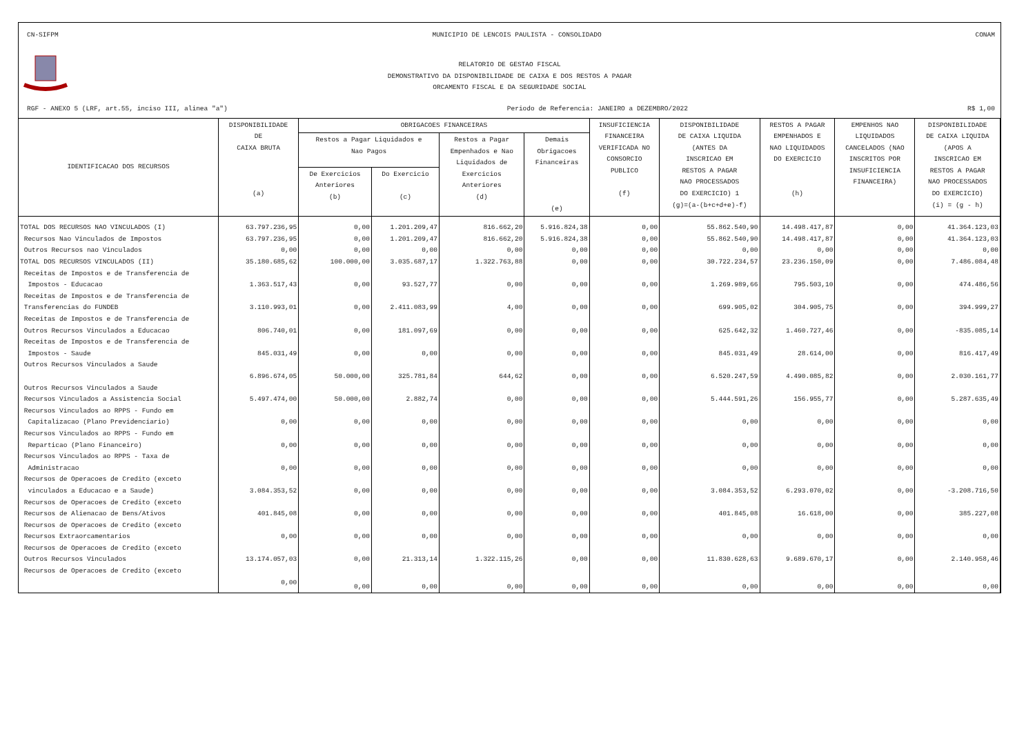CN-SIFPM MUNICIPIO DE LENCOIS PAULISTA - CONSOLIDADO CONAM
RELATORIO DE GESTAO FISCAL
DEMONSTRATIVO DA DISPONIBILIDADE DE CAIXA E DOS RESTOS A PAGAR
ORCAMENTO FISCAL E DA SEGURIDADE SOCIAL
RGF - ANEXO 5 (LRF, art.55, inciso III, alinea "a") Periodo de Referencia: JANEIRO a DEZEMBRO/2022 R$ 1,00
| IDENTIFICACAO DOS RECURSOS | DISPONIBILIDADE DE CAIXA BRUTA (a) | OBRIGACOES FINANCEIRAS | | | | INSUFICIENCIA FINANCEIRA VERIFICADA NO CONSORCIO PUBLICO (f) | DISPONIBILIDADE DE CAIXA LIQUIDA (ANTES DA INSCRICAO EM RESTOS A PAGAR NAO PROCESSADOS DO EXERCICIO) 1 (g)=(a-(b+c+d+e)-f) | RESTOS A PAGAR EMPENHADOS E NAO LIQUIDADOS DO EXERCICIO (h) | EMPENHOS NAO LIQUIDADOS CANCELADOS (NAO INSCRITOS POR INSUFICIENCIA FINANCEIRA) | DISPONIBILIDADE DE CAIXA LIQUIDA (APOS A INSCRICAO EM RESTOS A PAGAR NAO PROCESSADOS DO EXERCICIO) (i) = (g - h) |
| --- | --- | --- | --- | --- | --- | --- | --- | --- | --- | --- |
| | | Restos a Pagar Liquidados e Nao Pagos | | Restos a Pagar Empenhados e Nao Liquidados de Exercicios Anteriores (d) | Demais Obrigacoes Financeiras (e) | | | | | |
| | | De Exercicios Anteriores (b) | Do Exercicio (c) | | | | | | | |
| TOTAL DOS RECURSOS NAO VINCULADOS (I) | 63.797.236,95 | 0,00 | 1.201.209,47 | 816.662,20 | 5.916.824,38 | 0,00 | 55.862.540,90 | 14.498.417,87 | 0,00 | 41.364.123,03 |
| Recursos Nao Vinculados de Impostos | 63.797.236,95 | 0,00 | 1.201.209,47 | 816.662,20 | 5.916.824,38 | 0,00 | 55.862.540,90 | 14.498.417,87 | 0,00 | 41.364.123,03 |
| Outros Recursos nao Vinculados | 0,00 | 0,00 | 0,00 | 0,00 | 0,00 | 0,00 | 0,00 | 0,00 | 0,00 | 0,00 |
| TOTAL DOS RECURSOS VINCULADOS (II) | 35.180.685,62 | 100.000,00 | 3.035.687,17 | 1.322.763,88 | 0,00 | 0,00 | 30.722.234,57 | 23.236.150,09 | 0,00 | 7.486.084,48 |
| Receitas de Impostos e de Transferencia de Impostos - Educacao | 1.363.517,43 | 0,00 | 93.527,77 | 0,00 | 0,00 | 0,00 | 1.269.989,66 | 795.503,10 | 0,00 | 474.486,56 |
| Receitas de Impostos e de Transferencia de Transferencias do FUNDEB | 3.110.993,01 | 0,00 | 2.411.083,99 | 4,00 | 0,00 | 0,00 | 699.905,02 | 304.905,75 | 0,00 | 394.999,27 |
| Receitas de Impostos e de Transferencia de Outros Recursos Vinculados a Educacao | 806.740,01 | 0,00 | 181.097,69 | 0,00 | 0,00 | 0,00 | 625.642,32 | 1.460.727,46 | 0,00 | -835.085,14 |
| Receitas de Impostos e de Transferencia de Impostos - Saude | 845.031,49 | 0,00 | 0,00 | 0,00 | 0,00 | 0,00 | 845.031,49 | 28.614,00 | 0,00 | 816.417,49 |
| Outros Recursos Vinculados a Saude | 6.896.674,05 | 50.000,00 | 325.781,84 | 644,62 | 0,00 | 0,00 | 6.520.247,59 | 4.490.085,82 | 0,00 | 2.030.161,77 |
| Outros Recursos Vinculados a Saude Recursos Vinculados a Assistencia Social | 5.497.474,00 | 50.000,00 | 2.882,74 | 0,00 | 0,00 | 0,00 | 5.444.591,26 | 156.955,77 | 0,00 | 5.287.635,49 |
| Recursos Vinculados ao RPPS - Fundo em Capitalizacao (Plano Previdenciario) | 0,00 | 0,00 | 0,00 | 0,00 | 0,00 | 0,00 | 0,00 | 0,00 | 0,00 | 0,00 |
| Recursos Vinculados ao RPPS - Fundo em Reparticao (Plano Financeiro) | 0,00 | 0,00 | 0,00 | 0,00 | 0,00 | 0,00 | 0,00 | 0,00 | 0,00 | 0,00 |
| Recursos Vinculados ao RPPS - Taxa de Administracao | 0,00 | 0,00 | 0,00 | 0,00 | 0,00 | 0,00 | 0,00 | 0,00 | 0,00 | 0,00 |
| Recursos de Operacoes de Credito (exceto vinculados a Educacao e a Saude) | 3.084.353,52 | 0,00 | 0,00 | 0,00 | 0,00 | 0,00 | 3.084.353,52 | 6.293.070,02 | 0,00 | -3.208.716,50 |
| Recursos de Operacoes de Credito (exceto Recursos de Alienacao de Bens/Ativos | 401.845,08 | 0,00 | 0,00 | 0,00 | 0,00 | 0,00 | 401.845,08 | 16.618,00 | 0,00 | 385.227,08 |
| Recursos de Operacoes de Credito (exceto Recursos Extraorcamentarios | 0,00 | 0,00 | 0,00 | 0,00 | 0,00 | 0,00 | 0,00 | 0,00 | 0,00 | 0,00 |
| Recursos de Operacoes de Credito (exceto Outros Recursos Vinculados | 13.174.057,03 | 0,00 | 21.313,14 | 1.322.115,26 | 0,00 | 0,00 | 11.830.628,63 | 9.689.670,17 | 0,00 | 2.140.958,46 |
| Recursos de Operacoes de Credito (exceto | 0,00 | 0,00 | 0,00 | 0,00 | 0,00 | 0,00 | 0,00 | 0,00 | 0,00 | 0,00 |